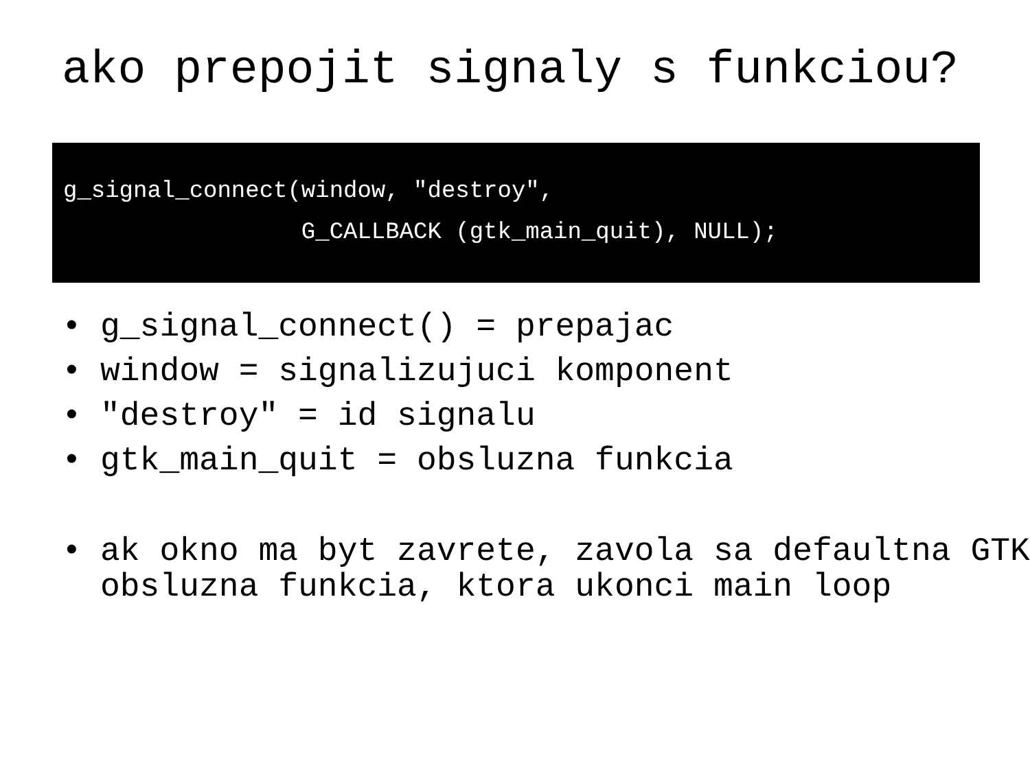ako prepojit signaly s funkciou?
g_signal_connect(window, "destroy", G_CALLBACK (gtk_main_quit), NULL);
• g_signal_connect() = prepajac
• window = signalizujuci komponent
• "destroy" = id signalu
• gtk_main_quit = obsluzna funkcia
• ak okno ma byt zavrete, zavola sa defaultna GTK obsluzna funkcia, ktora ukonci main loop